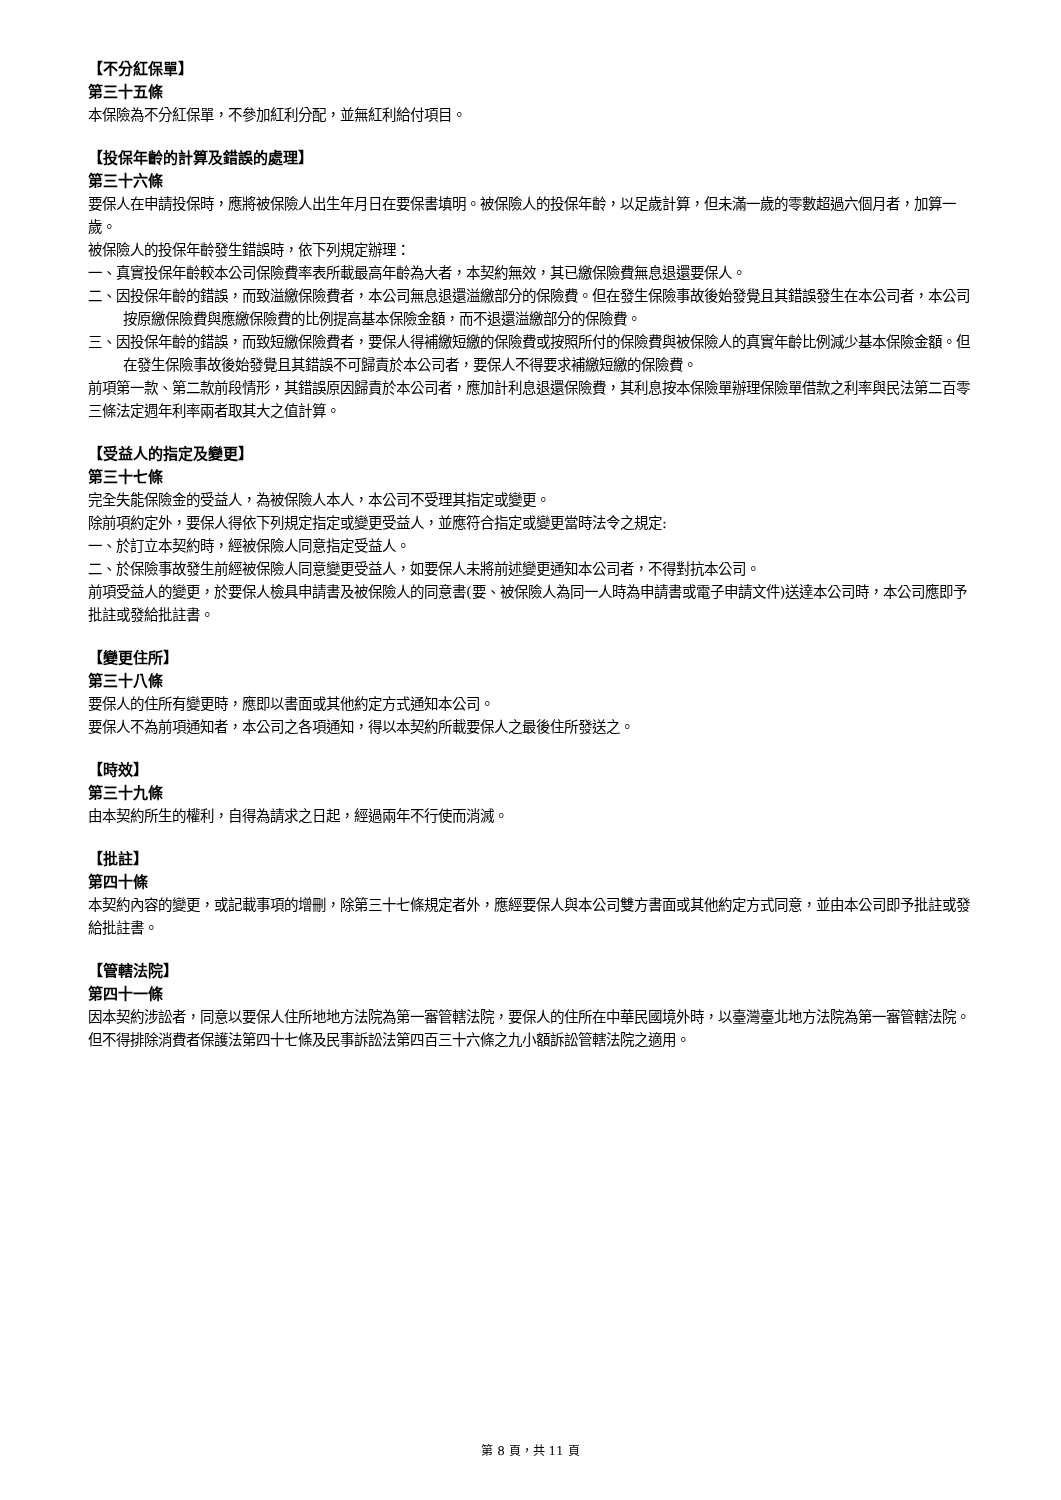【不分紅保單】
第三十五條
本保險為不分紅保單，不參加紅利分配，並無紅利給付項目。
【投保年齡的計算及錯誤的處理】
第三十六條
要保人在申請投保時，應將被保險人出生年月日在要保書填明。被保險人的投保年齡，以足歲計算，但未滿一歲的零數超過六個月者，加算一歲。
被保險人的投保年齡發生錯誤時，依下列規定辦理：
一、真實投保年齡較本公司保險費率表所載最高年齡為大者，本契約無效，其已繳保險費無息退還要保人。
二、因投保年齡的錯誤，而致溢繳保險費者，本公司無息退還溢繳部分的保險費。但在發生保險事故後始發覺且其錯誤發生在本公司者，本公司按原繳保險費與應繳保險費的比例提高基本保險金額，而不退還溢繳部分的保險費。
三、因投保年齡的錯誤，而致短繳保險費者，要保人得補繳短繳的保險費或按照所付的保險費與被保險人的真實年齡比例減少基本保險金額。但在發生保險事故後始發覺且其錯誤不可歸責於本公司者，要保人不得要求補繳短繳的保險費。
前項第一款、第二款前段情形，其錯誤原因歸責於本公司者，應加計利息退還保險費，其利息按本保險單辦理保險單借款之利率與民法第二百零三條法定週年利率兩者取其大之值計算。
【受益人的指定及變更】
第三十七條
完全失能保險金的受益人，為被保險人本人，本公司不受理其指定或變更。
除前項約定外，要保人得依下列規定指定或變更受益人，並應符合指定或變更當時法令之規定:
一、於訂立本契約時，經被保險人同意指定受益人。
二、於保險事故發生前經被保險人同意變更受益人，如要保人未將前述變更通知本公司者，不得對抗本公司。
前項受益人的變更，於要保人檢具申請書及被保險人的同意書(要、被保險人為同一人時為申請書或電子申請文件)送達本公司時，本公司應即予批註或發給批註書。
【變更住所】
第三十八條
要保人的住所有變更時，應即以書面或其他約定方式通知本公司。
要保人不為前項通知者，本公司之各項通知，得以本契約所載要保人之最後住所發送之。
【時效】
第三十九條
由本契約所生的權利，自得為請求之日起，經過兩年不行使而消滅。
【批註】
第四十條
本契約內容的變更，或記載事項的增刪，除第三十七條規定者外，應經要保人與本公司雙方書面或其他約定方式同意，並由本公司即予批註或發給批註書。
【管轄法院】
第四十一條
因本契約涉訟者，同意以要保人住所地地方法院為第一審管轄法院，要保人的住所在中華民國境外時，以臺灣臺北地方法院為第一審管轄法院。但不得排除消費者保護法第四十七條及民事訴訟法第四百三十六條之九小額訴訟管轄法院之適用。
第 8 頁，共 11 頁